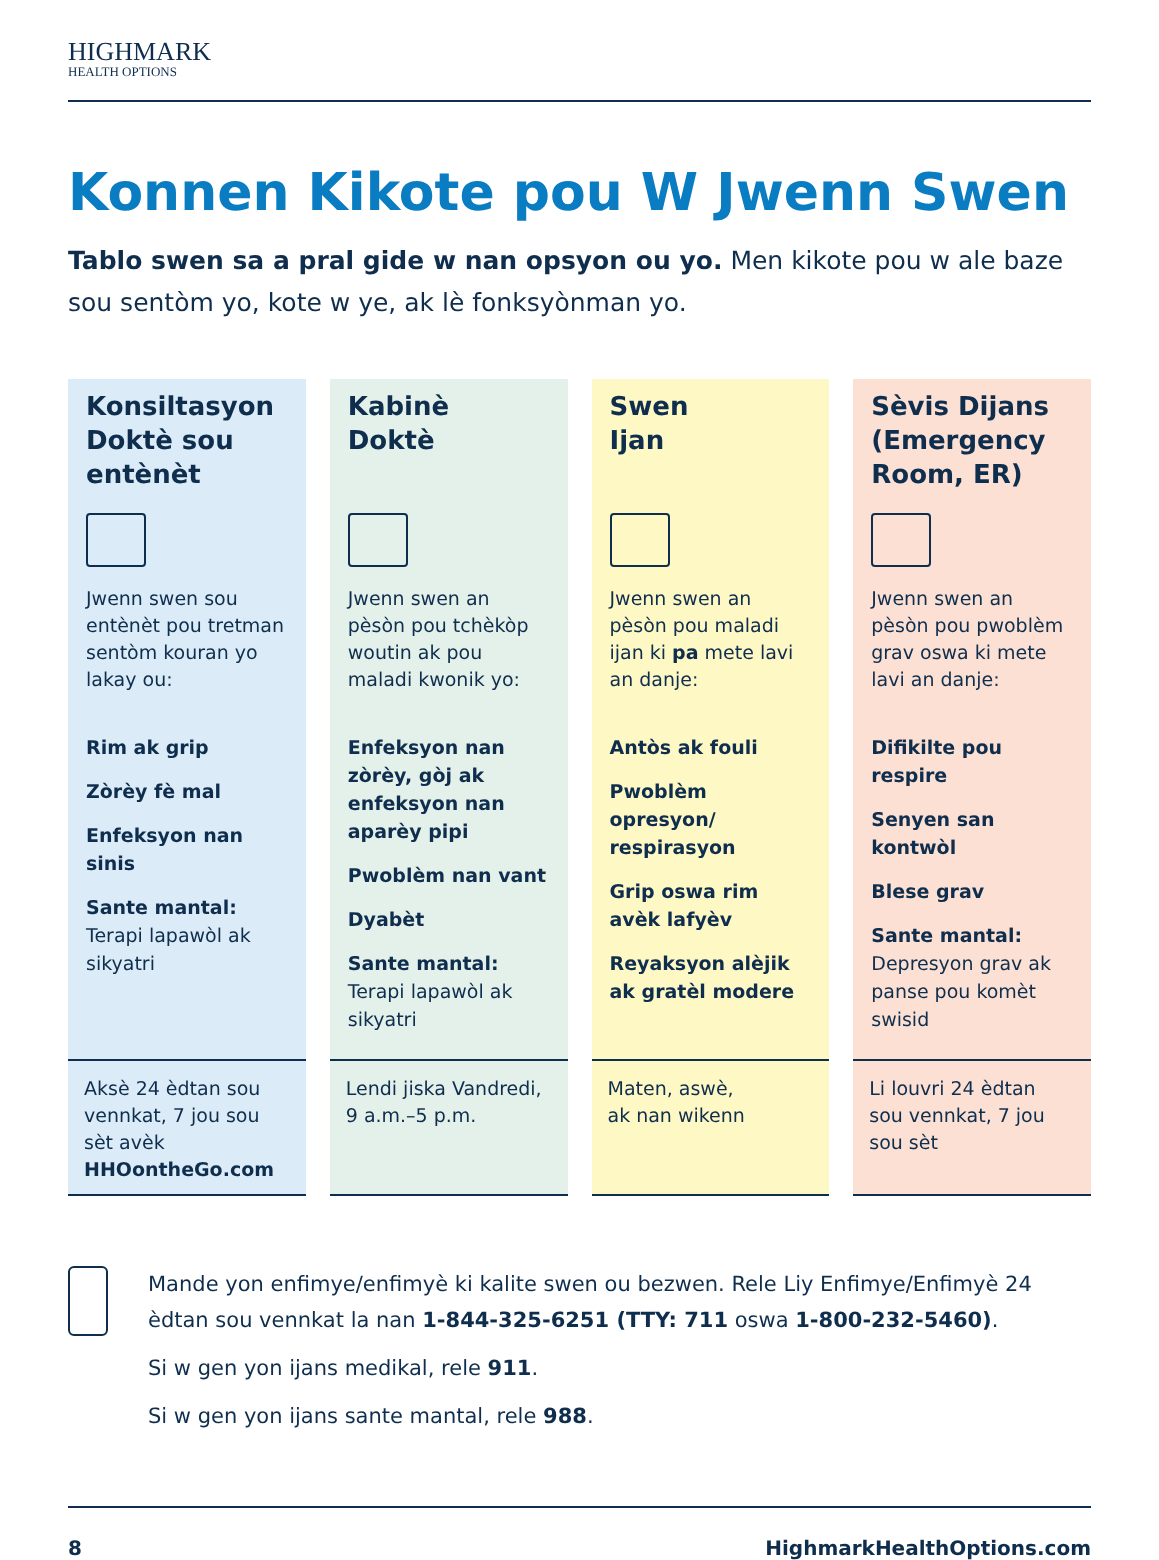HIGHMARK
HEALTH OPTIONS
Konnen Kikote pou W Jwenn Swen
Tablo swen sa a pral gide w nan opsyon ou yo. Men kikote pou w ale baze sou sentòm yo, kote w ye, ak lè fonksyònman yo.
Konsiltasyon Doktè sou entènèt
Jwenn swen sou entènèt pou tretman sentòm kouran yo lakay ou:
Rim ak grip
Zòrèy fè mal
Enfeksyon nan sinis
Sante mantal:
Terapi lapawòl ak sikyatri
Aksè 24 èdtan sou vennkat, 7 jou sou sèt avèk HHOontheGo.com
Kabinè
Doktè
Jwenn swen an pèsòn pou tchèkòp woutin ak pou maladi kwonik yo:
Enfeksyon nan zòrèy, gòj ak enfeksyon nan aparèy pipi
Pwoblèm nan vant
Dyabèt
Sante mantal:
Terapi lapawòl ak sikyatri
Lendi jiska Vandredi, 9 a.m.–5 p.m.
Swen
Ijan
Jwenn swen an pèsòn pou maladi ijan ki pa mete lavi an danje:
Antòs ak fouli
Pwoblèm opresyon/ respirasyon
Grip oswa rim avèk lafyèv
Reyaksyon alèjik ak gratèl modere
Maten, aswè,
ak nan wikenn
Sèvis Dijans (Emergency Room, ER)
Jwenn swen an pèsòn pou pwoblèm grav oswa ki mete lavi an danje:
Difikilte pou respire
Senyen san kontwòl
Blese grav
Sante mantal:
Depresyon grav ak panse pou komèt swisid
Li louvri 24 èdtan sou vennkat, 7 jou sou sèt
Mande yon enfimye/enfimyè ki kalite swen ou bezwen. Rele Liy Enfimye/Enfimyè 24 èdtan sou vennkat la nan 1-844-325-6251 (TTY: 711 oswa 1-800-232-5460).
Si w gen yon ijans medikal, rele 911.
Si w gen yon ijans sante mantal, rele 988.
8 HighmarkHealthOptions.com